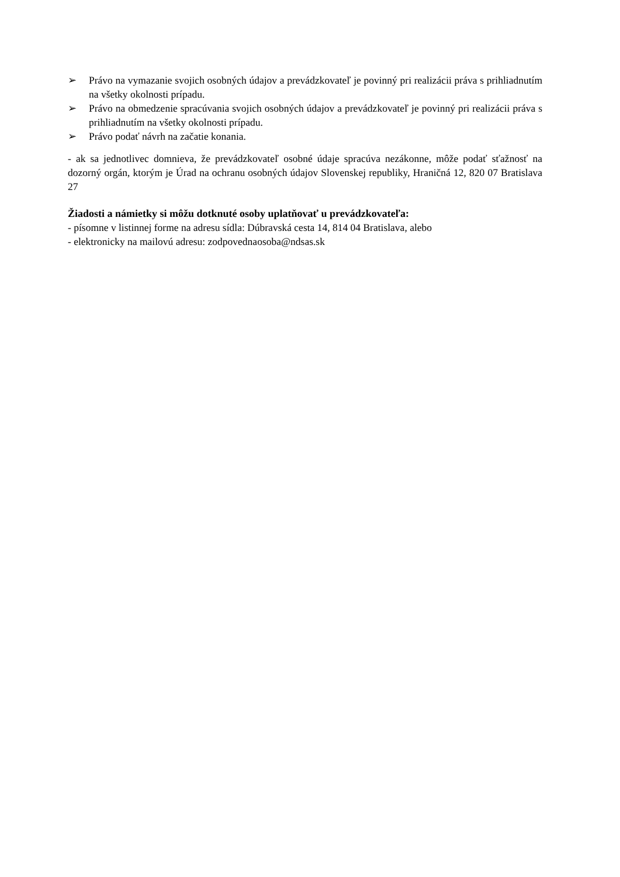➢ Právo na vymazanie svojich osobných údajov a prevádzkovateľ je povinný pri realizácii práva s prihliadnutím na všetky okolnosti prípadu.
➢ Právo na obmedzenie spracúvania svojich osobných údajov a prevádzkovateľ je povinný pri realizácii práva s prihliadnutím na všetky okolnosti prípadu.
➢ Právo podať návrh na začatie konania.
- ak sa jednotlivec domnieva, že prevádzkovateľ osobné údaje spracúva nezákonne, môže podať sťažnosť na dozorný orgán, ktorým je Úrad na ochranu osobných údajov Slovenskej republiky, Hraničná 12, 820 07 Bratislava 27
Žiadosti a námietky si môžu dotknuté osoby uplatňovať u prevádzkovateľa:
- písomne v listinnej forme na adresu sídla: Dúbravská cesta 14, 814 04 Bratislava, alebo
- elektronicky na mailovú adresu: zodpovednaosoba@ndsas.sk